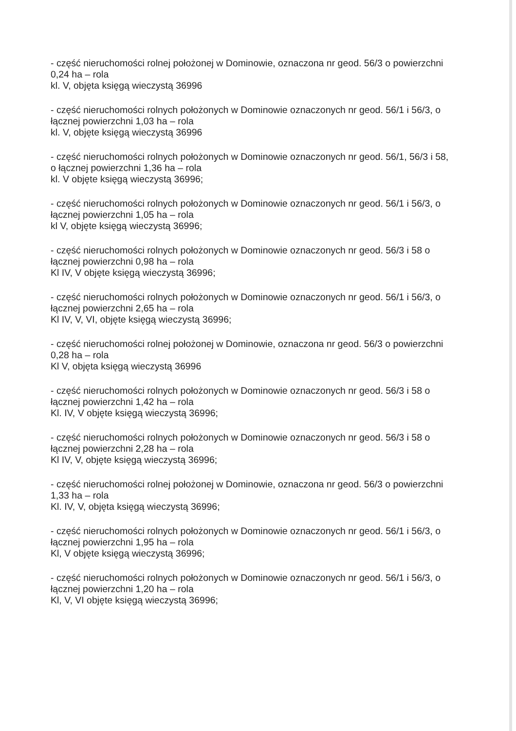- część nieruchomości rolnej położonej w Dominowie, oznaczona nr geod. 56/3 o powierzchni 0,24 ha – rola
kl. V, objęta księgą wieczystą 36996
- część nieruchomości rolnych położonych w Dominowie oznaczonych nr geod. 56/1 i 56/3, o łącznej powierzchni 1,03 ha – rola
kl. V, objęte księgą wieczystą 36996
- część nieruchomości rolnych położonych w Dominowie oznaczonych nr geod. 56/1, 56/3 i 58, o łącznej powierzchni 1,36 ha – rola
kl. V objęte księgą wieczystą 36996;
- część nieruchomości rolnych położonych w Dominowie oznaczonych nr geod. 56/1 i 56/3, o łącznej powierzchni 1,05 ha – rola
kl V, objęte księgą wieczystą 36996;
- część nieruchomości rolnych położonych w Dominowie oznaczonych nr geod. 56/3 i 58 o łącznej powierzchni 0,98 ha – rola
Kl IV, V objęte księgą wieczystą 36996;
- część nieruchomości rolnych położonych w Dominowie oznaczonych nr geod. 56/1 i 56/3, o łącznej powierzchni 2,65 ha – rola
Kl IV, V, VI, objęte księgą wieczystą 36996;
- część nieruchomości rolnej położonej w Dominowie, oznaczona nr geod. 56/3 o powierzchni 0,28 ha – rola
Kl V, objęta księgą wieczystą 36996
- część nieruchomości rolnych położonych w Dominowie oznaczonych nr geod. 56/3 i 58 o łącznej powierzchni 1,42 ha – rola
Kl. IV, V objęte księgą wieczystą 36996;
- część nieruchomości rolnych położonych w Dominowie oznaczonych nr geod. 56/3 i 58 o łącznej powierzchni 2,28 ha – rola
Kl IV, V, objęte księgą wieczystą 36996;
- część nieruchomości rolnej położonej w Dominowie, oznaczona nr geod. 56/3 o powierzchni 1,33 ha – rola
Kl. IV, V, objęta księgą wieczystą 36996;
- część nieruchomości rolnych położonych w Dominowie oznaczonych nr geod. 56/1 i 56/3, o łącznej powierzchni 1,95 ha – rola
Kl, V objęte księgą wieczystą 36996;
- część nieruchomości rolnych położonych w Dominowie oznaczonych nr geod. 56/1 i 56/3, o łącznej powierzchni 1,20 ha – rola
Kl, V, VI objęte księgą wieczystą 36996;